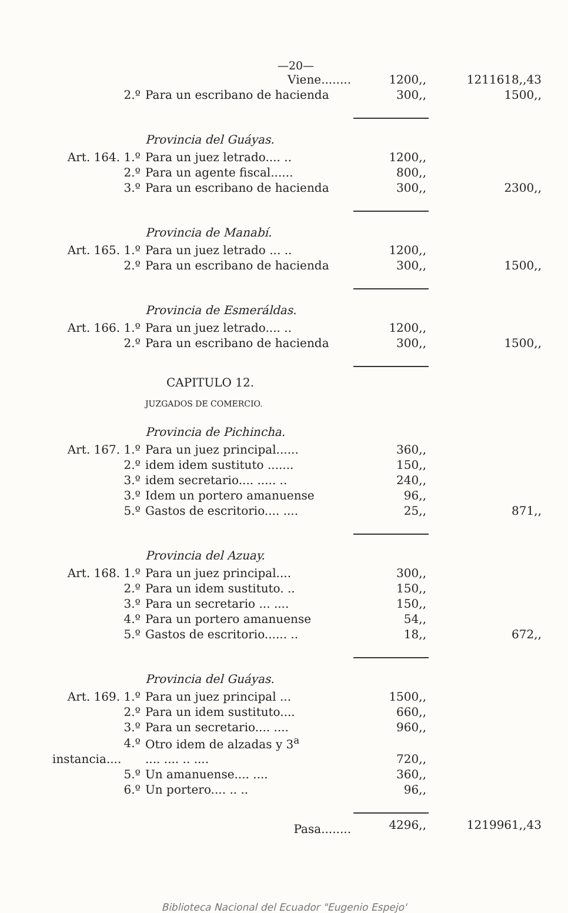—20—
| | Viene........ | 1200,, | 1211618,,43 |
| 2.º | Para un escribano de hacienda | 300,, | 1500,, |
| | Provincia del Guáyas. | | |
| Art. 164. 1.º | Para un juez letrado.... .. | 1200,, | |
| 2.º | Para un agente fiscal...... | 800,, | |
| 3.º | Para un escribano de hacienda | 300,, | 2300,, |
| | Provincia de Manabí. | | |
| Art. 165. 1.º | Para un juez letrado ... .. | 1200,, | |
| 2.º | Para un escribano de hacienda | 300,, | 1500,, |
| | Provincia de Esmeráldas. | | |
| Art. 166. 1.º | Para un juez letrado.... .. | 1200,, | |
| 2.º | Para un escribano de hacienda | 300,, | 1500,, |
| | CAPITULO 12. | | |
| | JUZGADOS DE COMERCIO. | | |
| | Provincia de Pichincha. | | |
| Art. 167. 1.º | Para un juez principal...... | 360,, | |
| 2.º | idem idem sustituto ....... | 150,, | |
| 3.º | idem secretario.... ..... .. | 240,, | |
| 3.º | Idem un portero amanuense | 96,, | |
| 5.º | Gastos de escritorio.... .... | 25,, | 871,, |
| | Provincia del Azuay. | | |
| Art. 168. 1.º | Para un juez principal.... | 300,, | |
| 2.º | Para un idem sustituto. .. | 150,, | |
| 3.º | Para un secretario ... .... | 150,, | |
| 4.º | Para un portero amanuense | 54,, | |
| 5.º | Gastos de escritorio...... .. | 18,, | 672,, |
| | Provincia del Guáyas. | | |
| Art. 169. 1.º | Para un juez principal ... | 1500,, | |
| 2.º | Para un idem sustituto.... | 660,, | |
| 3.º | Para un secretario.... .... | 960,, | |
| 4.º | Otro idem de alzadas y 3<sup>a</sup> | | |
| instancia.... | .... .... .. .... | 720,, | |
| 5.º | Un amanuense.... .... | 360,, | |
| 6.º | Un portero.... .. .. | 96,, | |
| | Pasa........ | 4296,, | 1219961,,43 |
Biblioteca Nacional del Ecuador "Eugenio Espejo'